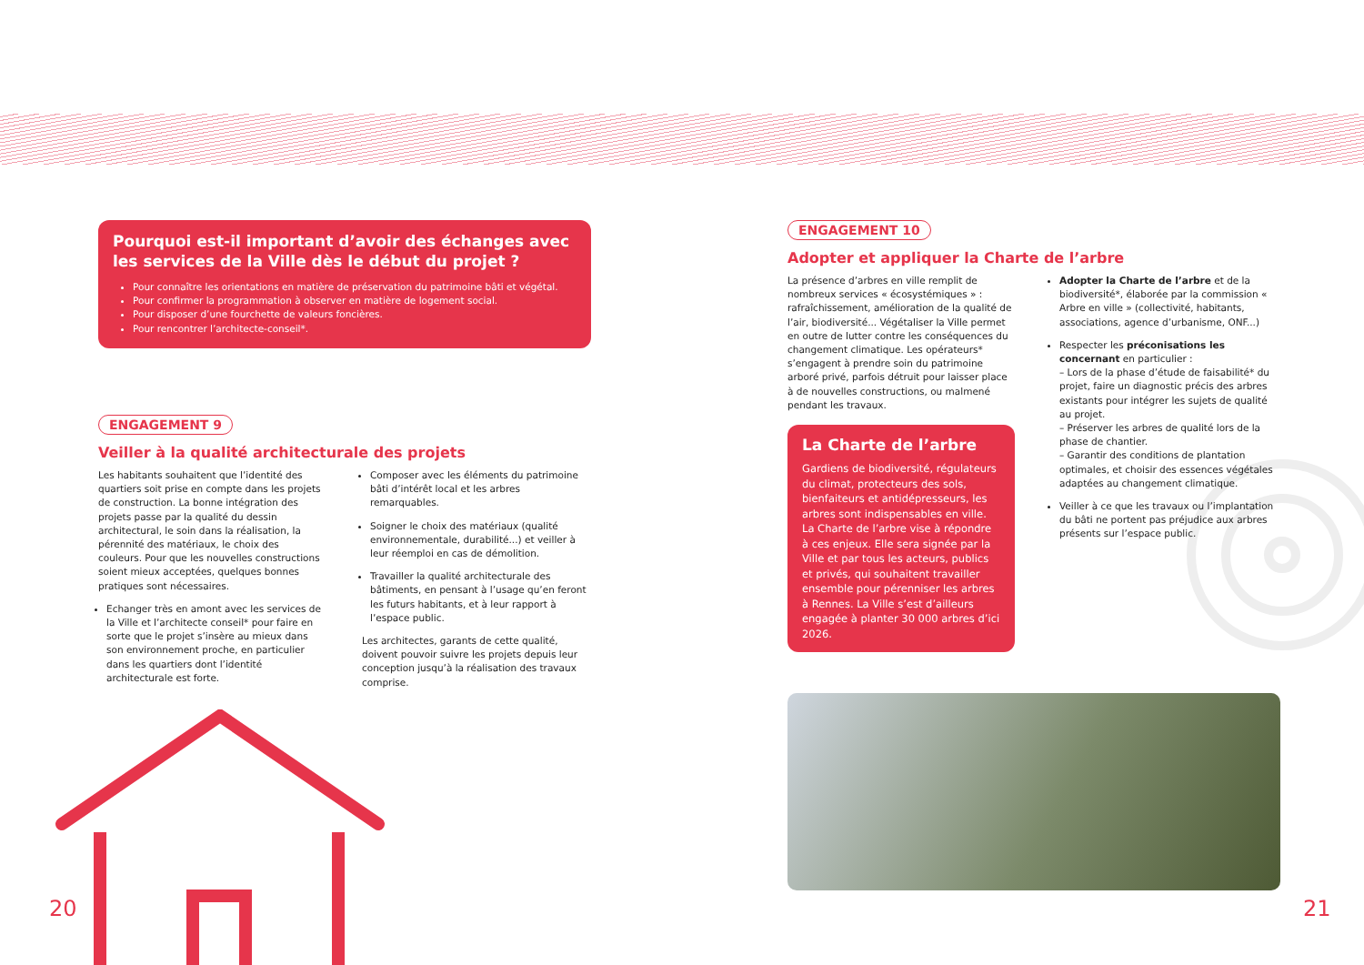Pourquoi est-il important d’avoir des échanges avec les services de la Ville dès le début du projet ?
Pour connaître les orientations en matière de préservation du patrimoine bâti et végétal.
Pour confirmer la programmation à observer en matière de logement social.
Pour disposer d’une fourchette de valeurs foncières.
Pour rencontrer l’architecte-conseil*.
ENGAGEMENT 9
Veiller à la qualité architecturale des projets
Les habitants souhaitent que l’identité des quartiers soit prise en compte dans les projets de construction. La bonne intégration des projets passe par la qualité du dessin architectural, le soin dans la réalisation, la pérennité des matériaux, le choix des couleurs. Pour que les nouvelles constructions soient mieux acceptées, quelques bonnes pratiques sont nécessaires.
Echanger très en amont avec les services de la Ville et l’architecte conseil* pour faire en sorte que le projet s’insère au mieux dans son environnement proche, en particulier dans les quartiers dont l’identité architecturale est forte.
Composer avec les éléments du patrimoine bâti d’intérêt local et les arbres remarquables.
Soigner le choix des matériaux (qualité environnementale, durabilité...) et veiller à leur réemploi en cas de démolition.
Travailler la qualité architecturale des bâtiments, en pensant à l’usage qu’en feront les futurs habitants, et à leur rapport à l’espace public.
Les architectes, garants de cette qualité, doivent pouvoir suivre les projets depuis leur conception jusqu’à la réalisation des travaux comprise.
ENGAGEMENT 10
Adopter et appliquer la Charte de l’arbre
La présence d’arbres en ville remplit de nombreux services « écosystémiques » : rafraîchissement, amélioration de la qualité de l’air, biodiversité... Végétaliser la Ville permet en outre de lutter contre les conséquences du changement climatique. Les opérateurs* s’engagent à prendre soin du patrimoine arboré privé, parfois détruit pour laisser place à de nouvelles constructions, ou malmené pendant les travaux.
La Charte de l’arbre
Gardiens de biodiversité, régulateurs du climat, protecteurs des sols, bienfaiteurs et antidépresseurs, les arbres sont indispensables en ville. La Charte de l’arbre vise à répondre à ces enjeux. Elle sera signée par la Ville et par tous les acteurs, publics et privés, qui souhaitent travailler ensemble pour pérenniser les arbres à Rennes. La Ville s’est d’ailleurs engagée à planter 30 000 arbres d’ici 2026.
Adopter la Charte de l’arbre et de la biodiversité*, élaborée par la commission « Arbre en ville » (collectivité, habitants, associations, agence d’urbanisme, ONF...)
Respecter les préconisations les concernant en particulier :
– Lors de la phase d’étude de faisabilité* du projet, faire un diagnostic précis des arbres existants pour intégrer les sujets de qualité au projet.
– Préserver les arbres de qualité lors de la phase de chantier.
– Garantir des conditions de plantation optimales, et choisir des essences végétales adaptées au changement climatique.
Veiller à ce que les travaux ou l’implantation du bâti ne portent pas préjudice aux arbres présents sur l’espace public.
20 21